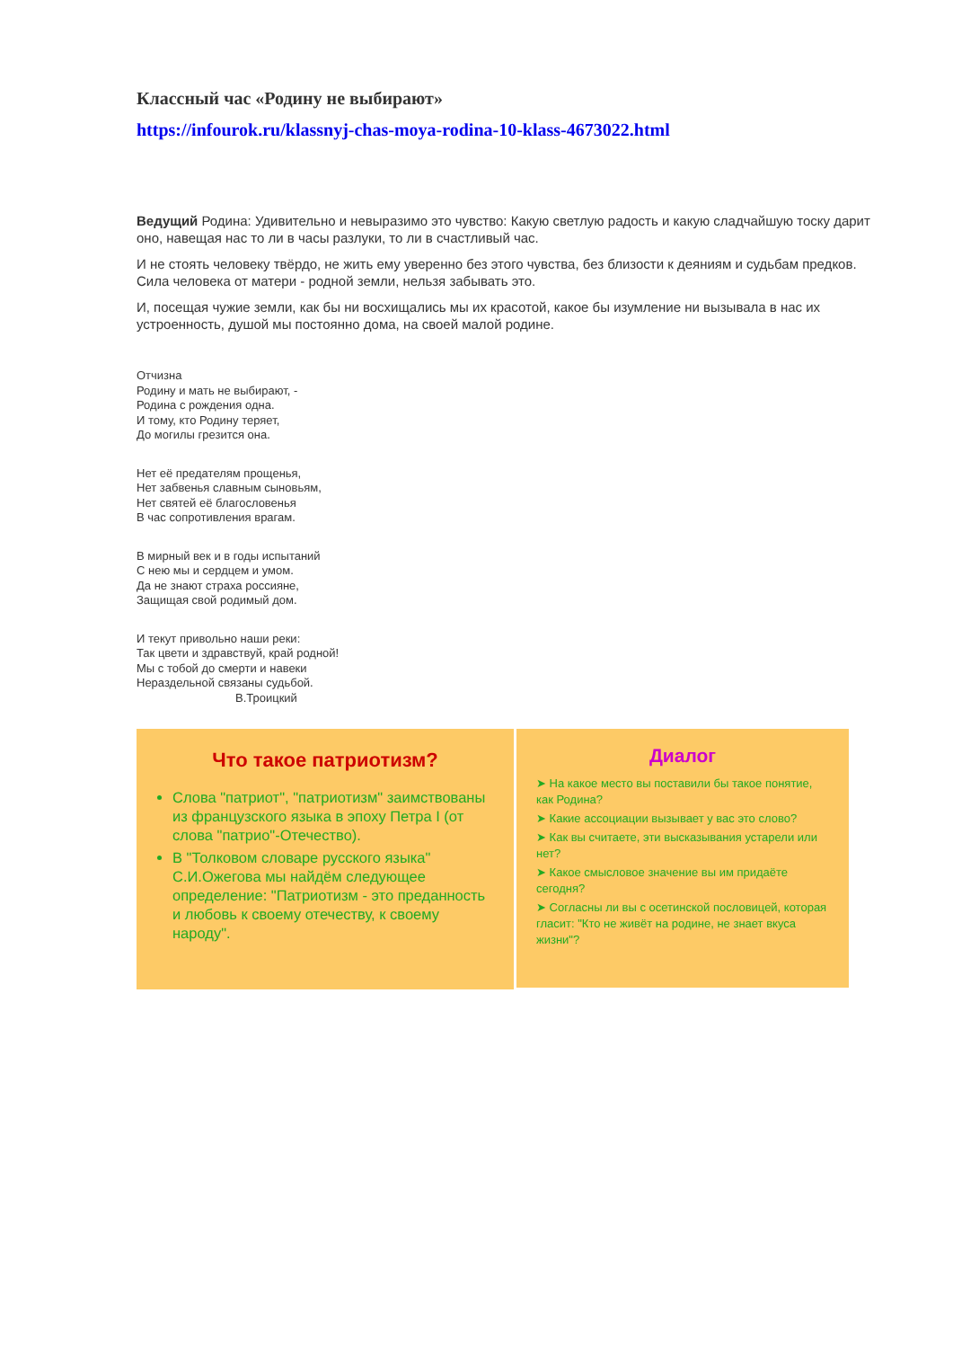Классный час «Родину не выбирают»
https://infourok.ru/klassnyj-chas-moya-rodina-10-klass-4673022.html
Ведущий Родина: Удивительно и невыразимо это чувство: Какую светлую радость и какую сладчайшую тоску дарит оно, навещая нас то ли в часы разлуки, то ли в счастливый час.
И не стоять человеку твёрдо, не жить ему уверенно без этого чувства, без близости к деяниям и судьбам предков. Сила человека от матери - родной земли, нельзя забывать это.
И, посещая чужие земли, как бы ни восхищались мы их красотой, какое бы изумление ни вызывала в нас их устроенность, душой мы постоянно дома, на своей малой родине.
Отчизна
Родину и мать не выбирают, -
Родина с рождения одна.
И тому, кто Родину теряет,
До могилы грезится она.
Нет её предателям прощенья,
Нет забвенья славным сыновьям,
Нет святей её благословенья
В час сопротивления врагам.
В мирный век и в годы испытаний
С нею мы и сердцем и умом.
Да не знают страха россияне,
Защищая свой родимый дом.
И текут привольно наши реки:
Так цвети и здравствуй, край родной!
Мы с тобой до смерти и навеки
Нераздельной связаны судьбой.
В.Троицкий
Что такое патриотизм?
Слова "патриот", "патриотизм" заимствованы из французского языка в эпоху Петра I (от слова "патрио"-Отечество).
В "Толковом словаре русского языка" С.И.Ожегова мы найдём следующее определение: "Патриотизм - это преданность и любовь к своему отечеству, к своему народу".
Диалог
➤ На какое место вы поставили бы такое понятие, как Родина?
➤ Какие ассоциации вызывает у вас это слово?
➤ Как вы считаете, эти высказывания устарели или нет?
➤ Какое смысловое значение вы им придаёте сегодня?
➤ Согласны ли вы с осетинской пословицей, которая гласит: "Кто не живёт на родине, не знает вкуса жизни"?